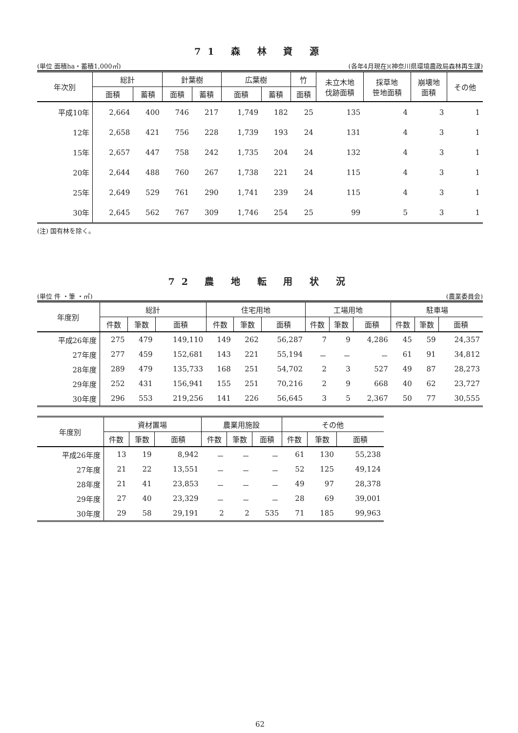71 森 林 資 源
(単位 面積ha・蓄積1,000㎥) (各年4月現在)(神奈川県環境農政局森林再生課)
| 年次別 | 総計 | | 針葉樹 | | 広葉樹 | | 竹 | 未立木地 伐跡面積 | 採草地 笹地面積 | 崩壊地 面積 | その他 |
| --- | --- | --- | --- | --- | --- | --- | --- | --- | --- | --- | --- |
| | 面積 | 蓄積 | 面積 | 蓄積 | 面積 | 蓄積 | 面積 | | | | |
| 平成10年 | 2,664 | 400 | 746 | 217 | 1,749 | 182 | 25 | 135 | 4 | 3 | 1 |
| 12年 | 2,658 | 421 | 756 | 228 | 1,739 | 193 | 24 | 131 | 4 | 3 | 1 |
| 15年 | 2,657 | 447 | 758 | 242 | 1,735 | 204 | 24 | 132 | 4 | 3 | 1 |
| 20年 | 2,644 | 488 | 760 | 267 | 1,738 | 221 | 24 | 115 | 4 | 3 | 1 |
| 25年 | 2,649 | 529 | 761 | 290 | 1,741 | 239 | 24 | 115 | 4 | 3 | 1 |
| 30年 | 2,645 | 562 | 767 | 309 | 1,746 | 254 | 25 | 99 | 5 | 3 | 1 |
(注) 国有林を除く。
72 農 地 転 用 状 況
(単位 件 ・筆 ・㎡) (農業委員会)
| 年度別 | 総計 | | | 住宅用地 | | | 工場用地 | | | 駐車場 | | |
| --- | --- | --- | --- | --- | --- | --- | --- | --- | --- | --- | --- | --- |
| | 件数 | 筆数 | 面積 | 件数 | 筆数 | 面積 | 件数 | 筆数 | 面積 | 件数 | 筆数 | 面積 |
| 平成26年度 | 275 | 479 | 149,110 | 149 | 262 | 56,287 | 7 | 9 | 4,286 | 45 | 59 | 24,357 |
| 27年度 | 277 | 459 | 152,681 | 143 | 221 | 55,194 | － | － | － | 61 | 91 | 34,812 |
| 28年度 | 289 | 479 | 135,733 | 168 | 251 | 54,702 | 2 | 3 | 527 | 49 | 87 | 28,273 |
| 29年度 | 252 | 431 | 156,941 | 155 | 251 | 70,216 | 2 | 9 | 668 | 40 | 62 | 23,727 |
| 30年度 | 296 | 553 | 219,256 | 141 | 226 | 56,645 | 3 | 5 | 2,367 | 50 | 77 | 30,555 |
| 年度別 | 資材置場 | | | 農業用施設 | | | その他 | | |
| --- | --- | --- | --- | --- | --- | --- | --- | --- | --- |
| | 件数 | 筆数 | 面積 | 件数 | 筆数 | 面積 | 件数 | 筆数 | 面積 |
| 平成26年度 | 13 | 19 | 8,942 | － | － | － | 61 | 130 | 55,238 |
| 27年度 | 21 | 22 | 13,551 | － | － | － | 52 | 125 | 49,124 |
| 28年度 | 21 | 41 | 23,853 | － | － | － | 49 | 97 | 28,378 |
| 29年度 | 27 | 40 | 23,329 | － | － | － | 28 | 69 | 39,001 |
| 30年度 | 29 | 58 | 29,191 | 2 | 2 | 535 | 71 | 185 | 99,963 |
62